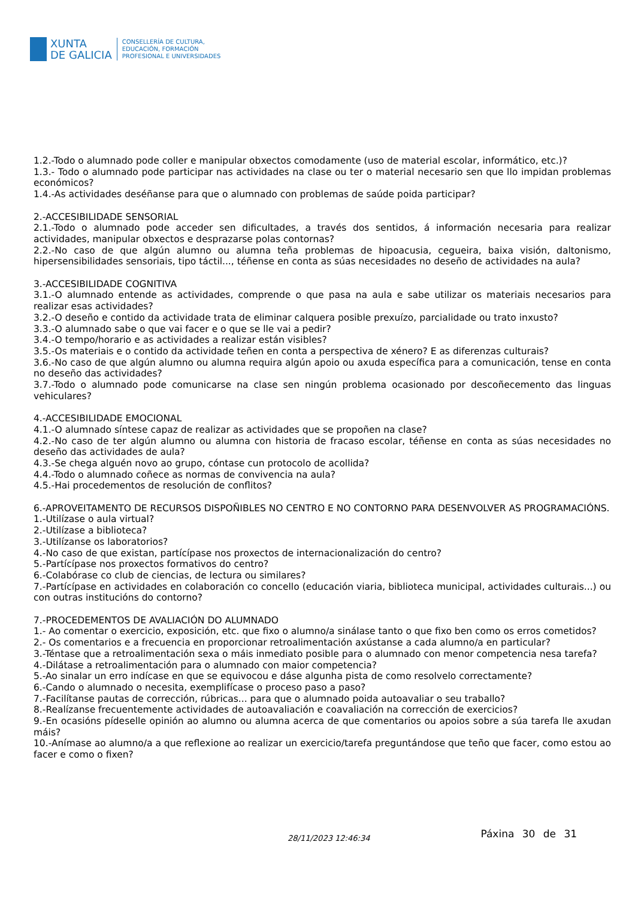XUNTA
DE GALICIA
CONSELLERÍA DE CULTURA,
EDUCACIÓN, FORMACIÓN
PROFESIONAL E UNIVERSIDADES
1.2.-Todo o alumnado pode coller e manipular obxectos comodamente (uso de material escolar, informático, etc.)?
1.3.- Todo o alumnado pode participar nas actividades na clase ou ter o material necesario sen que llo impidan problemas económicos?
1.4.-As actividades deséñanse para que o alumnado con problemas de saúde poida participar?
2.-ACCESIBILIDADE SENSORIAL
2.1.-Todo o alumnado pode acceder sen dificultades, a través dos sentidos, á información necesaria para realizar actividades, manipular obxectos e desprazarse polas contornas?
2.2.-No caso de que algún alumno ou alumna teña problemas de hipoacusia, cegueira, baixa visión, daltonismo, hipersensibilidades sensoriais, tipo táctil..., téñense en conta as súas necesidades no deseño de actividades na aula?
3.-ACCESIBILIDADE COGNITIVA
3.1.-O alumnado entende as actividades, comprende o que pasa na aula e sabe utilizar os materiais necesarios para realizar esas actividades?
3.2.-O deseño e contido da actividade trata de eliminar calquera posible prexuízo, parcialidade ou trato inxusto?
3.3.-O alumnado sabe o que vai facer e o que se lle vai a pedir?
3.4.-O tempo/horario e as actividades a realizar están visibles?
3.5.-Os materiais e o contido da actividade teñen en conta a perspectiva de xénero? E as diferenzas culturais?
3.6.-No caso de que algún alumno ou alumna requira algún apoio ou axuda específica para a comunicación, tense en conta no deseño das actividades?
3.7.-Todo o alumnado pode comunicarse na clase sen ningún problema ocasionado por descoñecemento das linguas vehiculares?
4.-ACCESIBILIDADE EMOCIONAL
4.1.-O alumnado síntese capaz de realizar as actividades que se propoñen na clase?
4.2.-No caso de ter algún alumno ou alumna con historia de fracaso escolar, téñense en conta as súas necesidades no deseño das actividades de aula?
4.3.-Se chega alguén novo ao grupo, cóntase cun protocolo de acollida?
4.4.-Todo o alumnado coñece as normas de convivencia na aula?
4.5.-Hai procedementos de resolución de conflitos?
6.-APROVEITAMENTO DE RECURSOS DISPOÑIBLES NO CENTRO E NO CONTORNO PARA DESENVOLVER AS PROGRAMACIÓNS.
1.-Utilízase o aula virtual?
2.-Utilízase a biblioteca?
3.-Utilízanse os laboratorios?
4.-No caso de que existan, partícípase nos proxectos de internacionalización do centro?
5.-Partícípase nos proxectos formativos do centro?
6.-Colabórase co club de ciencias, de lectura ou similares?
7.-Partícípase en actividades en colaboración co concello (educación viaria, biblioteca municipal, actividades culturais...) ou con outras institucións do contorno?
7.-PROCEDEMENTOS DE AVALIACIÓN DO ALUMNADO
1.- Ao comentar o exercicio, exposición, etc. que fixo o alumno/a sinálase tanto o que fixo ben como os erros cometidos?
2.- Os comentarios e a frecuencia en proporcionar retroalimentación axústanse a cada alumno/a en particular?
3.-Téntase que a retroalimentación sexa o máis inmediato posible para o alumnado con menor competencia nesa tarefa?
4.-Dilátase a retroalimentación para o alumnado con maior competencia?
5.-Ao sinalar un erro indícase en que se equivocou e dáse algunha pista de como resolvelo correctamente?
6.-Cando o alumnado o necesita, exemplifícase o proceso paso a paso?
7.-Facilítanse pautas de corrección, rúbricas... para que o alumnado poida autoavaliar o seu traballo?
8.-Realízanse frecuentemente actividades de autoavaliación e coavaliación na corrección de exercicios?
9.-En ocasións pídeselle opinión ao alumno ou alumna acerca de que comentarios ou apoios sobre a súa tarefa lle axudan máis?
10.-Anímase ao alumno/a a que reflexione ao realizar un exercicio/tarefa preguntándose que teño que facer, como estou ao facer e como o fixen?
28/11/2023 12:46:34
Páxina 30 de 31